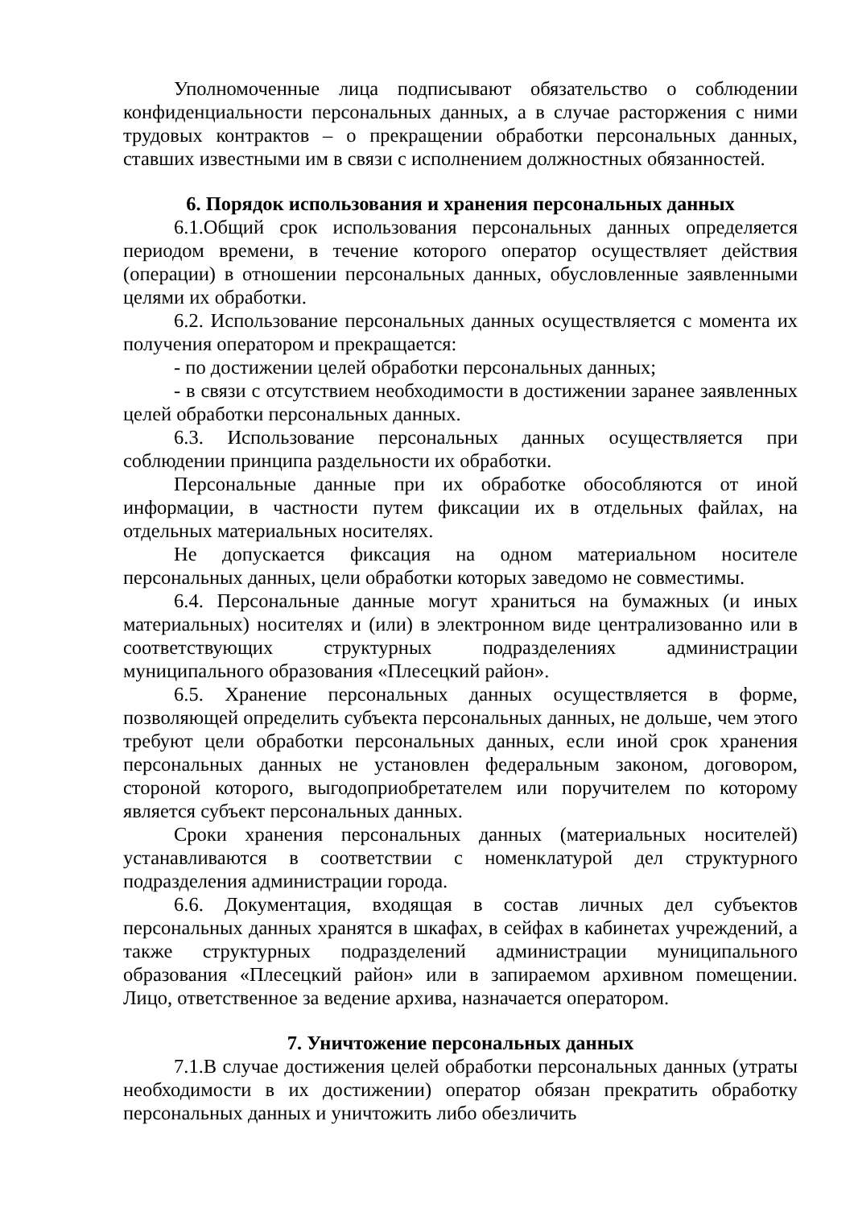Уполномоченные лица подписывают обязательство о соблюдении конфиденциальности персональных данных, а в случае расторжения с ними трудовых контрактов – о прекращении обработки персональных данных, ставших известными им в связи с исполнением должностных обязанностей.
6. Порядок использования и хранения персональных данных
6.1.Общий срок использования персональных данных определяется периодом времени, в течение которого оператор осуществляет действия (операции) в отношении персональных данных, обусловленные заявленными целями их обработки.
6.2. Использование персональных данных осуществляется с момента их получения оператором и прекращается:
- по достижении целей обработки персональных данных;
- в связи с отсутствием необходимости в достижении заранее заявленных целей обработки персональных данных.
6.3. Использование персональных данных осуществляется при соблюдении принципа раздельности их обработки.
Персональные данные при их обработке обособляются от иной информации, в частности путем фиксации их в отдельных файлах, на отдельных материальных носителях.
Не допускается фиксация на одном материальном носителе персональных данных, цели обработки которых заведомо не совместимы.
6.4. Персональные данные могут храниться на бумажных (и иных материальных) носителях и (или) в электронном виде централизованно или в соответствующих структурных подразделениях администрации муниципального образования «Плесецкий район».
6.5. Хранение персональных данных осуществляется в форме, позволяющей определить субъекта персональных данных, не дольше, чем этого требуют цели обработки персональных данных, если иной срок хранения персональных данных не установлен федеральным законом, договором, стороной которого, выгодоприобретателем или поручителем по которому является субъект персональных данных.
Сроки хранения персональных данных (материальных носителей) устанавливаются в соответствии с номенклатурой дел структурного подразделения администрации города.
6.6. Документация, входящая в состав личных дел субъектов персональных данных хранятся в шкафах, в сейфах в кабинетах учреждений, а также структурных подразделений администрации муниципального образования «Плесецкий район» или в запираемом архивном помещении. Лицо, ответственное за ведение архива, назначается оператором.
7. Уничтожение персональных данных
7.1.В случае достижения целей обработки персональных данных (утраты необходимости в их достижении) оператор обязан прекратить обработку персональных данных и уничтожить либо обезличить